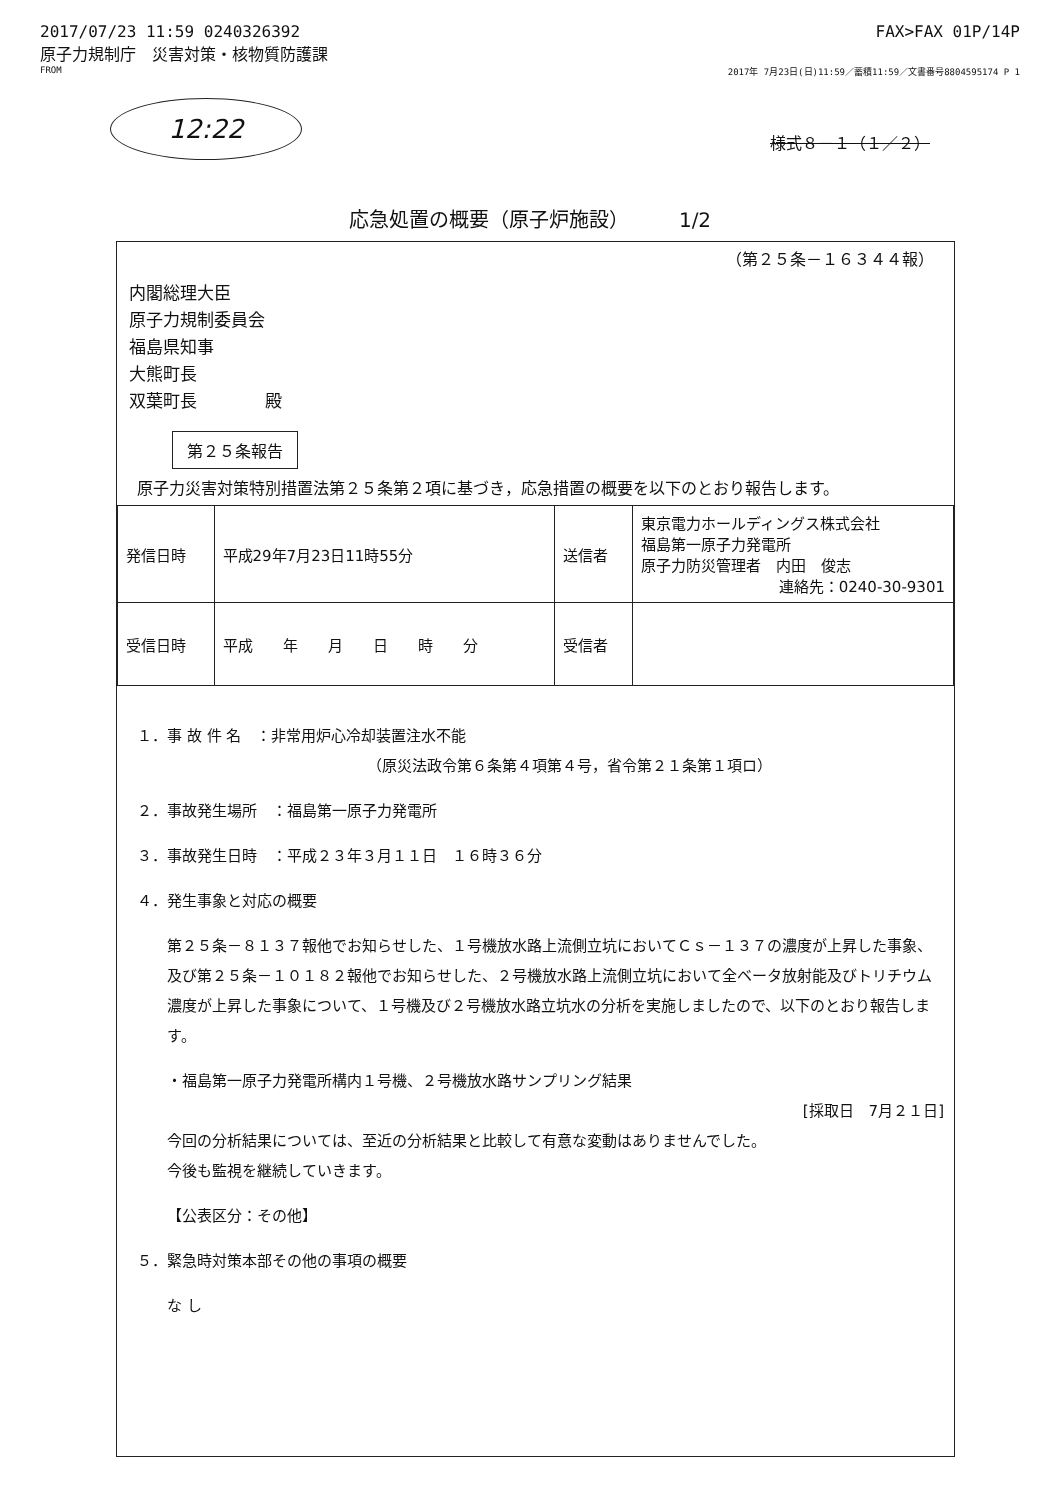2017/07/23 11:59 0240326392 FAX>FAX 01P/14P
原子力規制庁　災害対策・核物質防護課
FROM 2017年 7月23日(日)11:59／蓄積11:59／文書番号8804595174 P 1
12:22
様式８－１（１／２）
応急処置の概要（原子炉施設）　　　1/2
（第２５条－１６３４４報）
内閣総理大臣
原子力規制委員会
福島県知事
大熊町長
双葉町長　　　　殿
第２５条報告
原子力災害対策特別措置法第２５条第２項に基づき，応急措置の概要を以下のとおり報告します。
| 発信日時 | 平成29年7月23日11時55分 | 送信者 | 東京電力ホールディングス株式会社 福島第一原子力発電所 原子力防災管理者 内田 俊志 連絡先：0240-30-9301 |
| 受信日時 | 平成 年 月 日 時 分 | 受信者 | |
１．事 故 件 名　：非常用炉心冷却装置注水不能
（原災法政令第６条第４項第４号，省令第２１条第１項ロ）
２．事故発生場所　：福島第一原子力発電所
３．事故発生日時　：平成２３年３月１１日　１６時３６分
４．発生事象と対応の概要
第２５条－８１３７報他でお知らせした、１号機放水路上流側立坑においてＣｓ－１３７の濃度が上昇した事象、及び第２５条－１０１８２報他でお知らせした、２号機放水路上流側立坑において全ベータ放射能及びトリチウム濃度が上昇した事象について、１号機及び２号機放水路立坑水の分析を実施しましたので、以下のとおり報告します。
・福島第一原子力発電所構内１号機、２号機放水路サンプリング結果
[採取日　7月２１日]
今回の分析結果については、至近の分析結果と比較して有意な変動はありませんでした。
今後も監視を継続していきます。
【公表区分：その他】
５．緊急時対策本部その他の事項の概要
な し